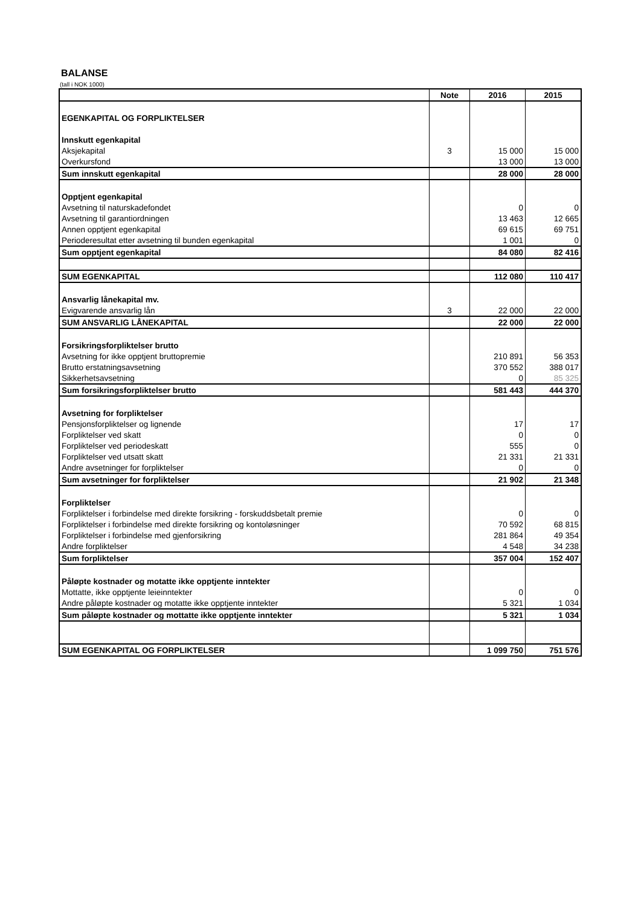BALANSE
(tall i NOK 1000)
| | Note | 2016 | 2015 |
| --- | --- | --- | --- |
| EGENKAPITAL OG FORPLIKTELSER | | | |
| Innskutt egenkapital | | | |
| Aksjekapital | 3 | 15 000 | 15 000 |
| Overkursfond | | 13 000 | 13 000 |
| Sum innskutt egenkapital | | 28 000 | 28 000 |
| Opptjent egenkapital | | | |
| Avsetning til naturskadefondet | | 0 | 0 |
| Avsetning til garantiordningen | | 13 463 | 12 665 |
| Annen opptjent egenkapital | | 69 615 | 69 751 |
| Perioderesultat etter avsetning til bunden egenkapital | | 1 001 | 0 |
| Sum opptjent egenkapital | | 84 080 | 82 416 |
| SUM EGENKAPITAL | | 112 080 | 110 417 |
| Ansvarlig lånekapital mv. | | | |
| Evigvarende ansvarlig lån | 3 | 22 000 | 22 000 |
| SUM ANSVARLIG LÅNEKAPITAL | | 22 000 | 22 000 |
| Forsikringsforpliktelser brutto | | | |
| Avsetning for ikke opptjent bruttopremie | | 210 891 | 56 353 |
| Brutto erstatningsavsetning | | 370 552 | 388 017 |
| Sikkerhetsavsetning | | 0 | 85 325 |
| Sum forsikringsforpliktelser brutto | | 581 443 | 444 370 |
| Avsetning for forpliktelser | | | |
| Pensjonsforpliktelser og lignende | | 17 | 17 |
| Forpliktelser ved skatt | | 0 | 0 |
| Forpliktelser ved periodeskatt | | 555 | 0 |
| Forpliktelser ved utsatt skatt | | 21 331 | 21 331 |
| Andre avsetninger for forpliktelser | | 0 | 0 |
| Sum avsetninger for forpliktelser | | 21 902 | 21 348 |
| Forpliktelser | | | |
| Forpliktelser i forbindelse med direkte forsikring - forskuddsbetalt premie | | 0 | 0 |
| Forpliktelser i forbindelse med direkte forsikring og kontoløsninger | | 70 592 | 68 815 |
| Forpliktelser i forbindelse med gjenforsikring | | 281 864 | 49 354 |
| Andre forpliktelser | | 4 548 | 34 238 |
| Sum forpliktelser | | 357 004 | 152 407 |
| Påløpte kostnader og motatte ikke opptjente inntekter | | | |
| Mottatte, ikke opptjente leieinntekter | | 0 | 0 |
| Andre påløpte kostnader og motatte ikke opptjente inntekter | | 5 321 | 1 034 |
| Sum påløpte kostnader og mottatte ikke opptjente inntekter | | 5 321 | 1 034 |
| SUM EGENKAPITAL OG FORPLIKTELSER | | 1 099 750 | 751 576 |